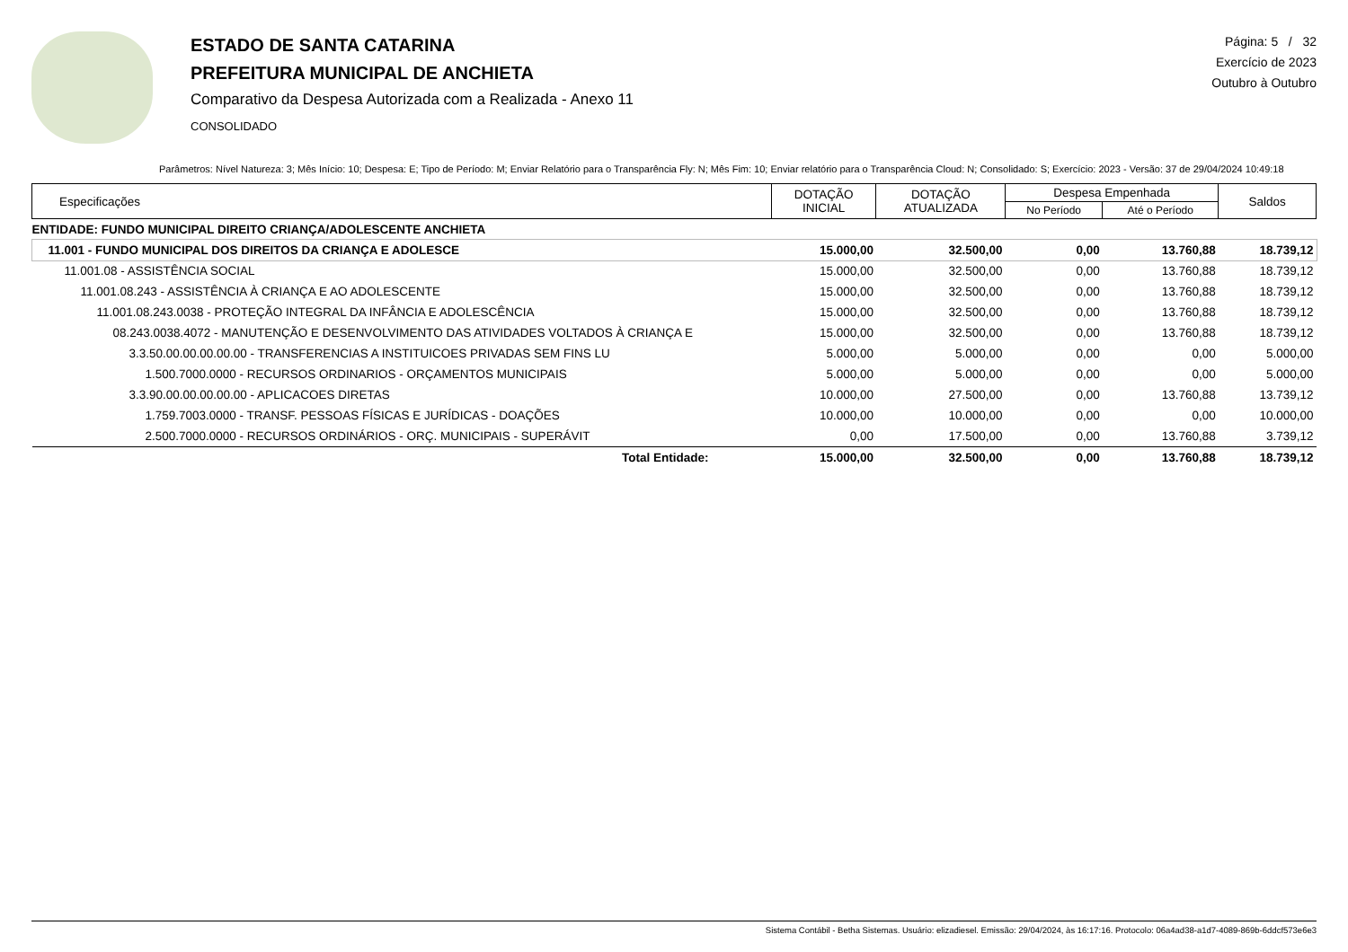ESTADO DE SANTA CATARINA
PREFEITURA MUNICIPAL DE ANCHIETA
Comparativo da Despesa Autorizada com a Realizada - Anexo 11
CONSOLIDADO
Página: 5 / 32
Exercício de 2023
Outubro à Outubro
Parâmetros: Nível Natureza: 3; Mês Início: 10; Despesa: E; Tipo de Período: M; Enviar Relatório para o Transparência Fly: N; Mês Fim: 10; Enviar relatório para o Transparência Cloud: N; Consolidado: S; Exercício: 2023 - Versão: 37 de 29/04/2024 10:49:18
| Especificações | DOTAÇÃO INICIAL | DOTAÇÃO ATUALIZADA | Despesa Empenhada | | Saldos |
| --- | --- | --- | --- | --- | --- |
| | | | No Período | Até o Período | |
| ENTIDADE: FUNDO MUNICIPAL DIREITO CRIANÇA/ADOLESCENTE ANCHIETA | | | | | |
| 11.001 - FUNDO MUNICIPAL DOS DIREITOS DA CRIANÇA E ADOLESCE | 15.000,00 | 32.500,00 | 0,00 | 13.760,88 | 18.739,12 |
| 11.001.08 - ASSISTÊNCIA SOCIAL | 15.000,00 | 32.500,00 | 0,00 | 13.760,88 | 18.739,12 |
| 11.001.08.243 - ASSISTÊNCIA À CRIANÇA E AO ADOLESCENTE | 15.000,00 | 32.500,00 | 0,00 | 13.760,88 | 18.739,12 |
| 11.001.08.243.0038 - PROTEÇÃO INTEGRAL DA INFÂNCIA E ADOLESCÊNCIA | 15.000,00 | 32.500,00 | 0,00 | 13.760,88 | 18.739,12 |
| 08.243.0038.4072 - MANUTENÇÃO E DESENVOLVIMENTO DAS ATIVIDADES VOLTADOS À CRIANÇA E | 15.000,00 | 32.500,00 | 0,00 | 13.760,88 | 18.739,12 |
| 3.3.50.00.00.00.00.00 - TRANSFERENCIAS A INSTITUICOES PRIVADAS SEM FINS LU | 5.000,00 | 5.000,00 | 0,00 | 0,00 | 5.000,00 |
| 1.500.7000.0000 - RECURSOS ORDINARIOS - ORÇAMENTOS MUNICIPAIS | 5.000,00 | 5.000,00 | 0,00 | 0,00 | 5.000,00 |
| 3.3.90.00.00.00.00.00 - APLICACOES DIRETAS | 10.000,00 | 27.500,00 | 0,00 | 13.760,88 | 13.739,12 |
| 1.759.7003.0000 - TRANSF. PESSOAS FÍSICAS E JURÍDICAS - DOAÇÕES | 10.000,00 | 10.000,00 | 0,00 | 0,00 | 10.000,00 |
| 2.500.7000.0000 - RECURSOS ORDINÁRIOS - ORÇ. MUNICIPAIS - SUPERÁVIT | 0,00 | 17.500,00 | 0,00 | 13.760,88 | 3.739,12 |
| Total Entidade: | 15.000,00 | 32.500,00 | 0,00 | 13.760,88 | 18.739,12 |
Sistema Contábil - Betha Sistemas. Usuário: elizadiesel. Emissão: 29/04/2024, às 16:17:16. Protocolo: 06a4ad38-a1d7-4089-869b-6ddcf573e6e3